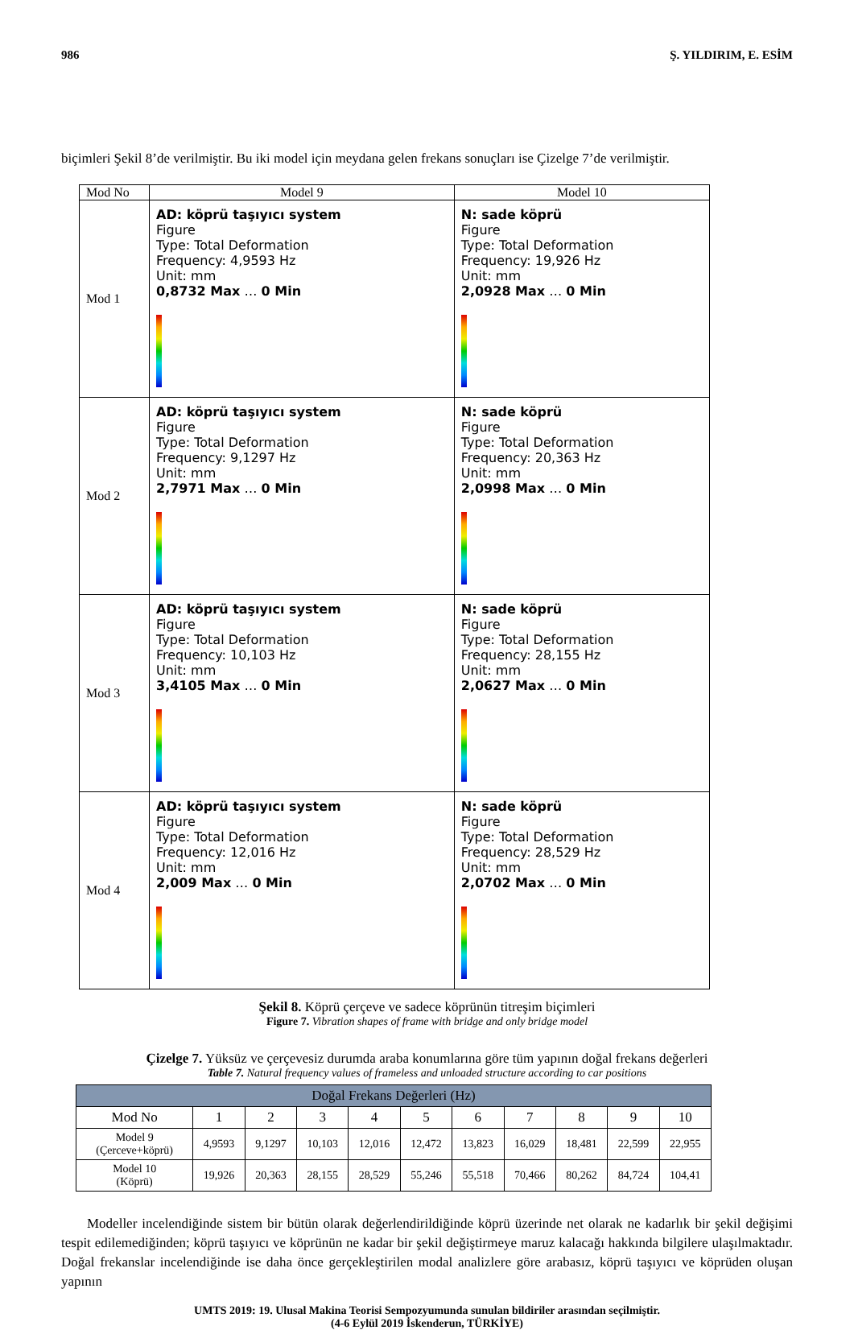986 Ş. YILDIRIM, E. ESİM
biçimleri Şekil 8’de verilmiştir. Bu iki model için meydana gelen frekans sonuçları ise Çizelge 7’de verilmiştir.
| Mod No | Model 9 | Model 10 |
| Mod 1 | AD: köprü taşıyıcı system Figure Type: Total Deformation Frequency: 4,9593 Hz Unit: mm 0,8732 Max … 0 Min | N: sade köprü Figure Type: Total Deformation Frequency: 19,926 Hz Unit: mm 2,0928 Max … 0 Min |
| Mod 2 | AD: köprü taşıyıcı system Figure Type: Total Deformation Frequency: 9,1297 Hz Unit: mm 2,7971 Max … 0 Min | N: sade köprü Figure Type: Total Deformation Frequency: 20,363 Hz Unit: mm 2,0998 Max … 0 Min |
| Mod 3 | AD: köprü taşıyıcı system Figure Type: Total Deformation Frequency: 10,103 Hz Unit: mm 3,4105 Max … 0 Min | N: sade köprü Figure Type: Total Deformation Frequency: 28,155 Hz Unit: mm 2,0627 Max … 0 Min |
| Mod 4 | AD: köprü taşıyıcı system Figure Type: Total Deformation Frequency: 12,016 Hz Unit: mm 2,009 Max … 0 Min | N: sade köprü Figure Type: Total Deformation Frequency: 28,529 Hz Unit: mm 2,0702 Max … 0 Min |
Şekil 8. Köprü çerçeve ve sadece köprünün titreşim biçimleri
Figure 7. Vibration shapes of frame with bridge and only bridge model
Çizelge 7. Yüksüz ve çerçevesiz durumda araba konumlarına göre tüm yapının doğal frekans değerleri
Table 7. Natural frequency values of frameless and unloaded structure according to car positions
| Doğal Frekans Değerleri (Hz) | | | | | | | | | | |
| --- | --- | --- | --- | --- | --- | --- | --- | --- | --- | --- |
| Mod No | 1 | 2 | 3 | 4 | 5 | 6 | 7 | 8 | 9 | 10 |
| Model 9 (Çerceve+köprü) | 4,9593 | 9,1297 | 10,103 | 12,016 | 12,472 | 13,823 | 16,029 | 18,481 | 22,599 | 22,955 |
| Model 10 (Köprü) | 19,926 | 20,363 | 28,155 | 28,529 | 55,246 | 55,518 | 70,466 | 80,262 | 84,724 | 104,41 |
Modeller incelendiğinde sistem bir bütün olarak değerlendirildiğinde köprü üzerinde net olarak ne kadarlık bir şekil değişimi tespit edilemediğinden; köprü taşıyıcı ve köprünün ne kadar bir şekil değiştirmeye maruz kalacağı hakkında bilgilere ulaşılmaktadır. Doğal frekanslar incelendiğinde ise daha önce gerçekleştirilen modal analizlere göre arabasız, köprü taşıyıcı ve köprüden oluşan yapının
UMTS 2019: 19. Ulusal Makina Teorisi Sempozyumunda sunulan bildiriler arasından seçilmiştir.
(4-6 Eylül 2019 İskenderun, TÜRKİYE)